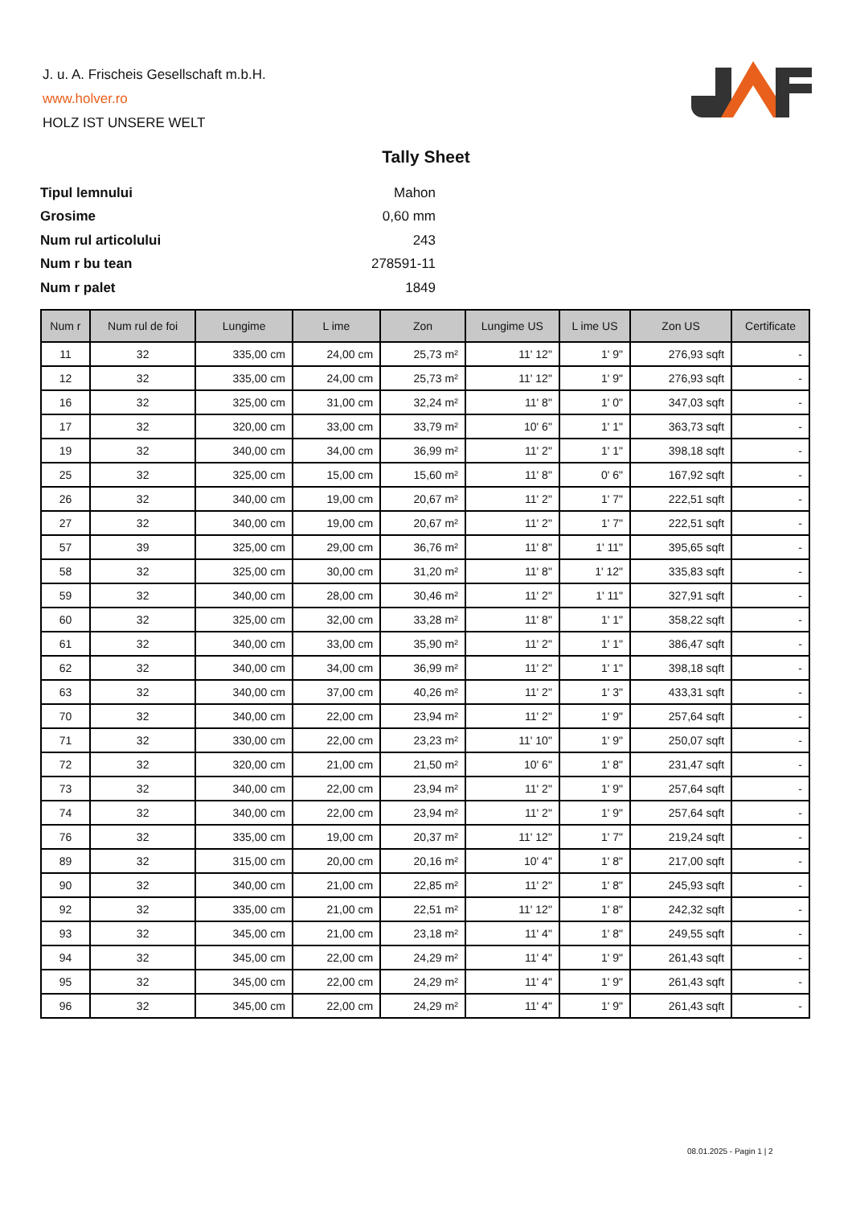J. u. A. Frischeis Gesellschaft m.b.H.
www.holver.ro
HOLZ IST UNSERE WELT
Tally Sheet
| Tipul lemnului | Mahon |
| Grosime | 0,60 mm |
| Num rul articolului | 243 |
| Num r bu tean | 278591-11 |
| Num r palet | 1849 |
| Num r | Num rul de foi | Lungime | L ime | Zon | Lungime US | L ime US | Zon US | Certificate |
| --- | --- | --- | --- | --- | --- | --- | --- | --- |
| 11 | 32 | 335,00 cm | 24,00 cm | 25,73 m² | 11' 12" | 1' 9" | 276,93 sqft | - |
| 12 | 32 | 335,00 cm | 24,00 cm | 25,73 m² | 11' 12" | 1' 9" | 276,93 sqft | - |
| 16 | 32 | 325,00 cm | 31,00 cm | 32,24 m² | 11' 8" | 1' 0" | 347,03 sqft | - |
| 17 | 32 | 320,00 cm | 33,00 cm | 33,79 m² | 10' 6" | 1' 1" | 363,73 sqft | - |
| 19 | 32 | 340,00 cm | 34,00 cm | 36,99 m² | 11' 2" | 1' 1" | 398,18 sqft | - |
| 25 | 32 | 325,00 cm | 15,00 cm | 15,60 m² | 11' 8" | 0' 6" | 167,92 sqft | - |
| 26 | 32 | 340,00 cm | 19,00 cm | 20,67 m² | 11' 2" | 1' 7" | 222,51 sqft | - |
| 27 | 32 | 340,00 cm | 19,00 cm | 20,67 m² | 11' 2" | 1' 7" | 222,51 sqft | - |
| 57 | 39 | 325,00 cm | 29,00 cm | 36,76 m² | 11' 8" | 1' 11" | 395,65 sqft | - |
| 58 | 32 | 325,00 cm | 30,00 cm | 31,20 m² | 11' 8" | 1' 12" | 335,83 sqft | - |
| 59 | 32 | 340,00 cm | 28,00 cm | 30,46 m² | 11' 2" | 1' 11" | 327,91 sqft | - |
| 60 | 32 | 325,00 cm | 32,00 cm | 33,28 m² | 11' 8" | 1' 1" | 358,22 sqft | - |
| 61 | 32 | 340,00 cm | 33,00 cm | 35,90 m² | 11' 2" | 1' 1" | 386,47 sqft | - |
| 62 | 32 | 340,00 cm | 34,00 cm | 36,99 m² | 11' 2" | 1' 1" | 398,18 sqft | - |
| 63 | 32 | 340,00 cm | 37,00 cm | 40,26 m² | 11' 2" | 1' 3" | 433,31 sqft | - |
| 70 | 32 | 340,00 cm | 22,00 cm | 23,94 m² | 11' 2" | 1' 9" | 257,64 sqft | - |
| 71 | 32 | 330,00 cm | 22,00 cm | 23,23 m² | 11' 10" | 1' 9" | 250,07 sqft | - |
| 72 | 32 | 320,00 cm | 21,00 cm | 21,50 m² | 10' 6" | 1' 8" | 231,47 sqft | - |
| 73 | 32 | 340,00 cm | 22,00 cm | 23,94 m² | 11' 2" | 1' 9" | 257,64 sqft | - |
| 74 | 32 | 340,00 cm | 22,00 cm | 23,94 m² | 11' 2" | 1' 9" | 257,64 sqft | - |
| 76 | 32 | 335,00 cm | 19,00 cm | 20,37 m² | 11' 12" | 1' 7" | 219,24 sqft | - |
| 89 | 32 | 315,00 cm | 20,00 cm | 20,16 m² | 10' 4" | 1' 8" | 217,00 sqft | - |
| 90 | 32 | 340,00 cm | 21,00 cm | 22,85 m² | 11' 2" | 1' 8" | 245,93 sqft | - |
| 92 | 32 | 335,00 cm | 21,00 cm | 22,51 m² | 11' 12" | 1' 8" | 242,32 sqft | - |
| 93 | 32 | 345,00 cm | 21,00 cm | 23,18 m² | 11' 4" | 1' 8" | 249,55 sqft | - |
| 94 | 32 | 345,00 cm | 22,00 cm | 24,29 m² | 11' 4" | 1' 9" | 261,43 sqft | - |
| 95 | 32 | 345,00 cm | 22,00 cm | 24,29 m² | 11' 4" | 1' 9" | 261,43 sqft | - |
| 96 | 32 | 345,00 cm | 22,00 cm | 24,29 m² | 11' 4" | 1' 9" | 261,43 sqft | - |
08.01.2025 - Pagin 1 | 2